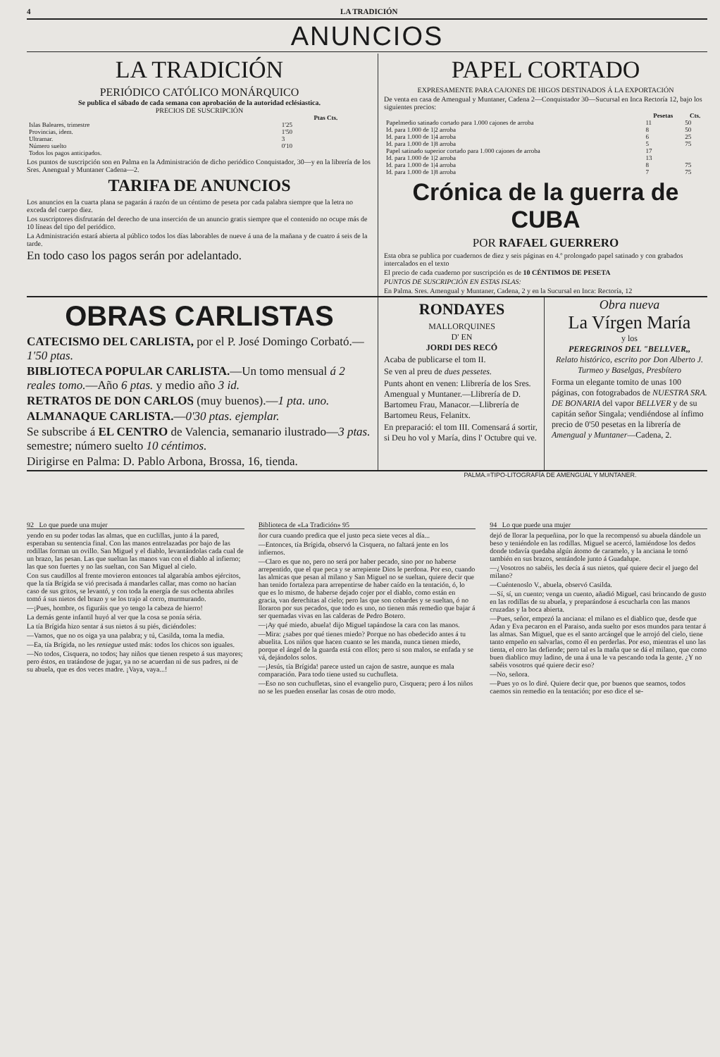4 LA TRADICIÓN
ANUNCIOS
LA TRADICIÓN
PERIÓDICO CATÓLICO MONÁRQUICO
Se publica el sábado de cada semana con aprobación de la autoridad eclésiastica.
PRECIOS DE SUSCRIPCIÓN
| | Ptas Cts. |
| --- | --- |
| Islas Baleares, trimestre | 1'25 |
| Provincias, idem. | 1'50 |
| Ultramar. | 3 |
| Número suelto | 0'10 |
| Todos los pagos anticipados. | |
Los puntos de suscripción son en Palma en la Administración de dicho periódico Conquistador, 30—y en la librería de los Sres. Anengual y Muntaner Cadena—2.
TARIFA DE ANUNCIOS
Los anuncios en la cuarta plana se pagarán á razón de un céntimo de peseta por cada palabra siempre que la letra no exceda del cuerpo diez.
Los suscriptores disfrutarán del derecho de una inserción de un anuncio gratis siempre que el contenido no ocupe más de 10 líneas del tipo del periódico.
La Administración estará abierta al público todos los días laborables de nueve á una de la mañana y de cuatro á seis de la tarde.
En todo caso los pagos serán por adelantado.
PAPEL CORTADO
EXPRESAMENTE PARA CAJONES DE HIGOS DESTINADOS Á LA EXPORTACIÓN
De venta en casa de Amengual y Muntaner, Cadena 2—Conquistador 30—Sucursal en Inca Rectoría 12, bajo los siguientes precios:
| | Pesetas | Cts. |
| --- | --- | --- |
| Papelmedio satinado cortado para 1.000 cajones de arroba | 11 | 50 |
| Id. para 1.000 de 1/2 arroba | 8 | 50 |
| Id. para 1.000 de 1/4 arroba | 6 | 25 |
| Id. para 1.000 de 1/8 arroba | 5 | 75 |
| Papel satinado superior cortado para 1.000 cajones de arroba | 17 | |
| Id. para 1.000 de 1/2 arroba | 13 | |
| Id. para 1.000 de 1/4 arroba | 8 | 75 |
| Id. para 1.000 de 1/8 arroba | 7 | 75 |
Crónica de la guerra de CUBA
POR RAFAEL GUERRERO
Esta obra se publica por cuadernos de diez y seis páginas en 4.º prolongado papel satinado y con grabados intercalados en el texto
El precio de cada cuaderno por suscripción es de 10 CÉNTIMOS DE PESETA
PUNTOS DE SUSCRIPCIÓN EN ESTAS ISLAS:
En Palma. Sres. Amengual y Muntaner, Cadena, 2 y en la Sucursal en Inca: Rectoría, 12
OBRAS CARLISTAS
CATECISMO DEL CARLISTA, por el P. José Domingo Corbató.—1'50 ptas.
BIBLIOTECA POPULAR CARLISTA.—Un tomo mensual á 2 reales tomo.—Año 6 ptas. y medio año 3 id.
RETRATOS DE DON CARLOS (muy buenos).—1 pta. uno.
ALMANAQUE CARLISTA.—0'30 ptas. ejemplar.
Se subscribe á EL CENTRO de Valencia, semanario ilustrado—3 ptas. semestre; número suelto 10 céntimos.
Dirigirse en Palma: D. Pablo Arbona, Brossa, 16, tienda.
RONDAYES
MALLORQUINES
D' EN
JORDI DES RECÓ
Acaba de publicarse el tom II.
Se ven al preu de dues pessetes.
Punts ahont en venen: Llibrería de los Sres. Amengual y Muntaner.—Llibrería de D. Bartomeu Frau, Manacor.—Llibrería de Bartomeu Reus, Felanitx.
En preparació: el tom III. Comensará á sortir, si Deu ho vol y María, dins l' Octubre qui ve.
Obra nueva
La Vírgen María
y los
PEREGRINOS DEL "BELLVER,,
Relato histórico, escrito por Don Alberto J. Turmeo y Baselgas, Presbítero
Forma un elegante tomito de unas 100 páginas, con fotograbados de NUESTRA SRA. DE BONARIA del vapor BELLVER y de su capitán señor Singala; vendiéndose al ínfimo precio de 0'50 pesetas en la librería de Amengual y Muntaner—Cadena, 2.
PALMA.=TIPO-LITOGRAFÍA DE AMENGUAL Y MUNTANER.
92 Lo que puede una mujer
yendo en su poder todas las almas, que en cuclillas, junto á la pared, esperaban su sentencia final. Con las manos entrelazadas por bajo de las rodillas forman un ovillo. San Miguel y el diablo, levantándolas cada cual de un brazo, las pesan. Las que sueltan las manos van con el diablo al infierno; las que son fuertes y no las sueltan, con San Miguel al cielo.
Con sus caudillos al frente movieron entonces tal algarabía ambos ejércitos, que la tía Brígida se vió precisada á mandarles callar, mas como no hacían caso de sus gritos, se levantó, y con toda la energía de sus ochenta abriles tomó á sus nietos del brazo y se los trajo al corro, murmurando.
—¡Pues, hombre, os figuráis que yo tengo la cabeza de hierro!
La demás gente infantil huyó al ver que la cosa se ponía séria.
La tía Brígida hizo sentar á sus nietos á su piés, diciéndoles:
—Vamos, que no os oiga ya una palabra; y tú, Casilda, toma la media.
—Ea, tía Brígida, no les reniegue usted más: todos los chicos son iguales.
—No todos, Cisquera, no todos; hay niños que tienen respeto á sus mayores; pero éstos, en tratándose de jugar, ya no se acuerdan ni de sus padres, ni de su abuela, que es dos veces madre. ¡Vaya, vaya...!
Biblioteca de «La Tradición» 95
ñor cura cuando predica que el justo peca siete veces al día...
—Entonces, tía Brígida, observó la Cisquera, no faltará jente en los infiernos.
—Claro es que no, pero no será por haber pecado, sino por no haberse arrepentido, que el que peca y se arrepiente Dios le perdona. Por eso, cuando las almicas que pesan al milano y San Miguel no se sueltan, quiere decir que han tenido fortaleza para arrepentirse de haber caído en la tentación, ó, lo que es lo mismo, de haberse dejado cojer por el diablo, como están en gracia, van derechitas al cielo; pero las que son cobardes y se sueltan, ó no lloraron por sus pecados, que todo es uno, no tienen más remedio que bajar á ser quemadas vivas en las calderas de Pedro Botero.
—¡Ay qué miedo, abuela! dijo Miguel tapándose la cara con las manos.
—Mira: ¿sabes por qué tienes miedo? Porque no has obedecido antes á tu abuelita. Los niños que hacen cuanto se les manda, nunca tienen miedo, porque el ángel de la guarda está con ellos; pero si son malos, se enfada y se vá, dejándolos solos.
—¡Jesús, tía Brígida! parece usted un cajon de sastre, aunque es mala comparación. Para todo tiene usted su cuchufleta.
—Eso no son cuchufletas, sino el evangelio puro, Cisquera; pero á los niños no se les pueden enseñar las cosas de otro modo.
94 Lo que puede una mujer
dejó de llorar la pequeñina, por lo que la recompensó su abuela dándole un beso y teniéndole en las rodillas. Miguel se acercó, lamiéndose los dedos donde todavía quedaba algún átomo de caramelo, y la anciana le tomó también en sus brazos, sentándole junto á Guadalupe.
—¿Vosotros no sabéis, les decía á sus nietos, qué quiere decir el juego del milano?
—Cuéntenoslo V., abuela, observó Casilda.
—Sí, sí, un cuento; venga un cuento, añadió Miguel, casi brincando de gusto en las rodillas de su abuela, y preparándose á escucharla con las manos cruzadas y la boca abierta.
—Pues, señor, empezó la anciana: el milano es el diablico que, desde que Adan y Eva pecaron en el Paraiso, anda suelto por esos mundos para tentar á las almas. San Miguel, que es el santo arcángel que le arrojó del cielo, tiene tanto empeño en salvarlas, como él en perderlas. Por eso, mientras el uno las tienta, el otro las defiende; pero tal es la maña que se dá el milano, que como buen diablico muy ladino, de una á una le va pescando toda la gente. ¿Y no sabéis vosotros qué quiere decir eso?
—No, señora.
—Pues yo os lo diré. Quiere decir que, por buenos que seamos, todos caemos sin remedio en la tentación; por eso dice el se-